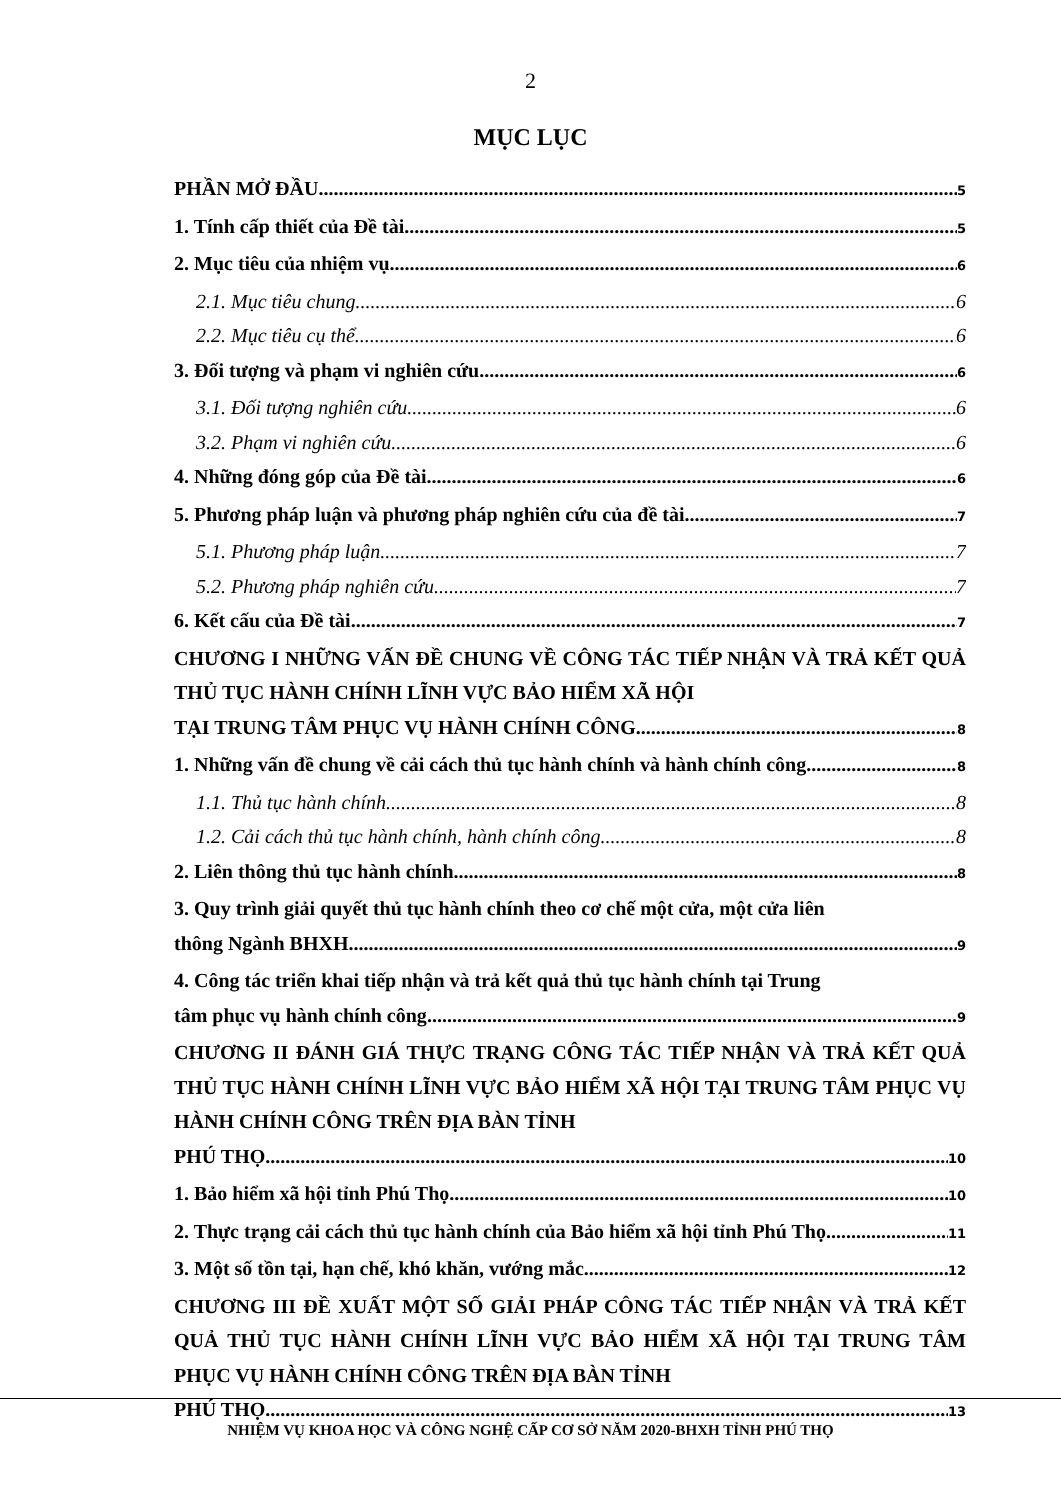2
MỤC LỤC
PHẦN MỞ ĐẦU 5
1. Tính cấp thiết của Đề tài 5
2. Mục tiêu của nhiệm vụ 6
2.1. Mục tiêu chung 6
2.2. Mục tiêu cụ thể 6
3. Đối tượng và phạm vi nghiên cứu 6
3.1. Đối tượng nghiên cứu 6
3.2. Phạm vi nghiên cứu 6
4. Những đóng góp của Đề tài 6
5. Phương pháp luận và phương pháp nghiên cứu của đề tài 7
5.1. Phương pháp luận 7
5.2. Phương pháp nghiên cứu 7
6. Kết cấu của Đề tài 7
CHƯƠNG I NHỮNG VẤN ĐỀ CHUNG VỀ CÔNG TÁC TIẾP NHẬN VÀ TRẢ KẾT QUẢ THỦ TỤC HÀNH CHÍNH LĨNH VỰC BẢO HIỂM XÃ HỘI
TẠI TRUNG TÂM PHỤC VỤ HÀNH CHÍNH CÔNG 8
1. Những vấn đề chung về cải cách thủ tục hành chính và hành chính công 8
1.1. Thủ tục hành chính 8
1.2. Cải cách thủ tục hành chính, hành chính công 8
2. Liên thông thủ tục hành chính 8
3. Quy trình giải quyết thủ tục hành chính theo cơ chế một cửa, một cửa liên
thông Ngành BHXH 9
4. Công tác triển khai tiếp nhận và trả kết quả thủ tục hành chính tại Trung
tâm phục vụ hành chính công 9
CHƯƠNG II ĐÁNH GIÁ THỰC TRẠNG CÔNG TÁC TIẾP NHẬN VÀ TRẢ KẾT QUẢ THỦ TỤC HÀNH CHÍNH LĨNH VỰC BẢO HIỂM XÃ HỘI TẠI TRUNG TÂM PHỤC VỤ HÀNH CHÍNH CÔNG TRÊN ĐỊA BÀN TỈNH
PHÚ THỌ 10
1. Bảo hiểm xã hội tỉnh Phú Thọ 10
2. Thực trạng cải cách thủ tục hành chính của Bảo hiểm xã hội tỉnh Phú Thọ 11
3. Một số tồn tại, hạn chế, khó khăn, vướng mắc 12
CHƯƠNG III ĐỀ XUẤT MỘT SỐ GIẢI PHÁP CÔNG TÁC TIẾP NHẬN VÀ TRẢ KẾT QUẢ THỦ TỤC HÀNH CHÍNH LĨNH VỰC BẢO HIỂM XÃ HỘI TẠI TRUNG TÂM PHỤC VỤ HÀNH CHÍNH CÔNG TRÊN ĐỊA BÀN TỈNH
PHÚ THỌ 13
NHIỆM VỤ KHOA HỌC VÀ CÔNG NGHỆ CẤP CƠ SỞ NĂM 2020-BHXH TỈNH PHÚ THỌ